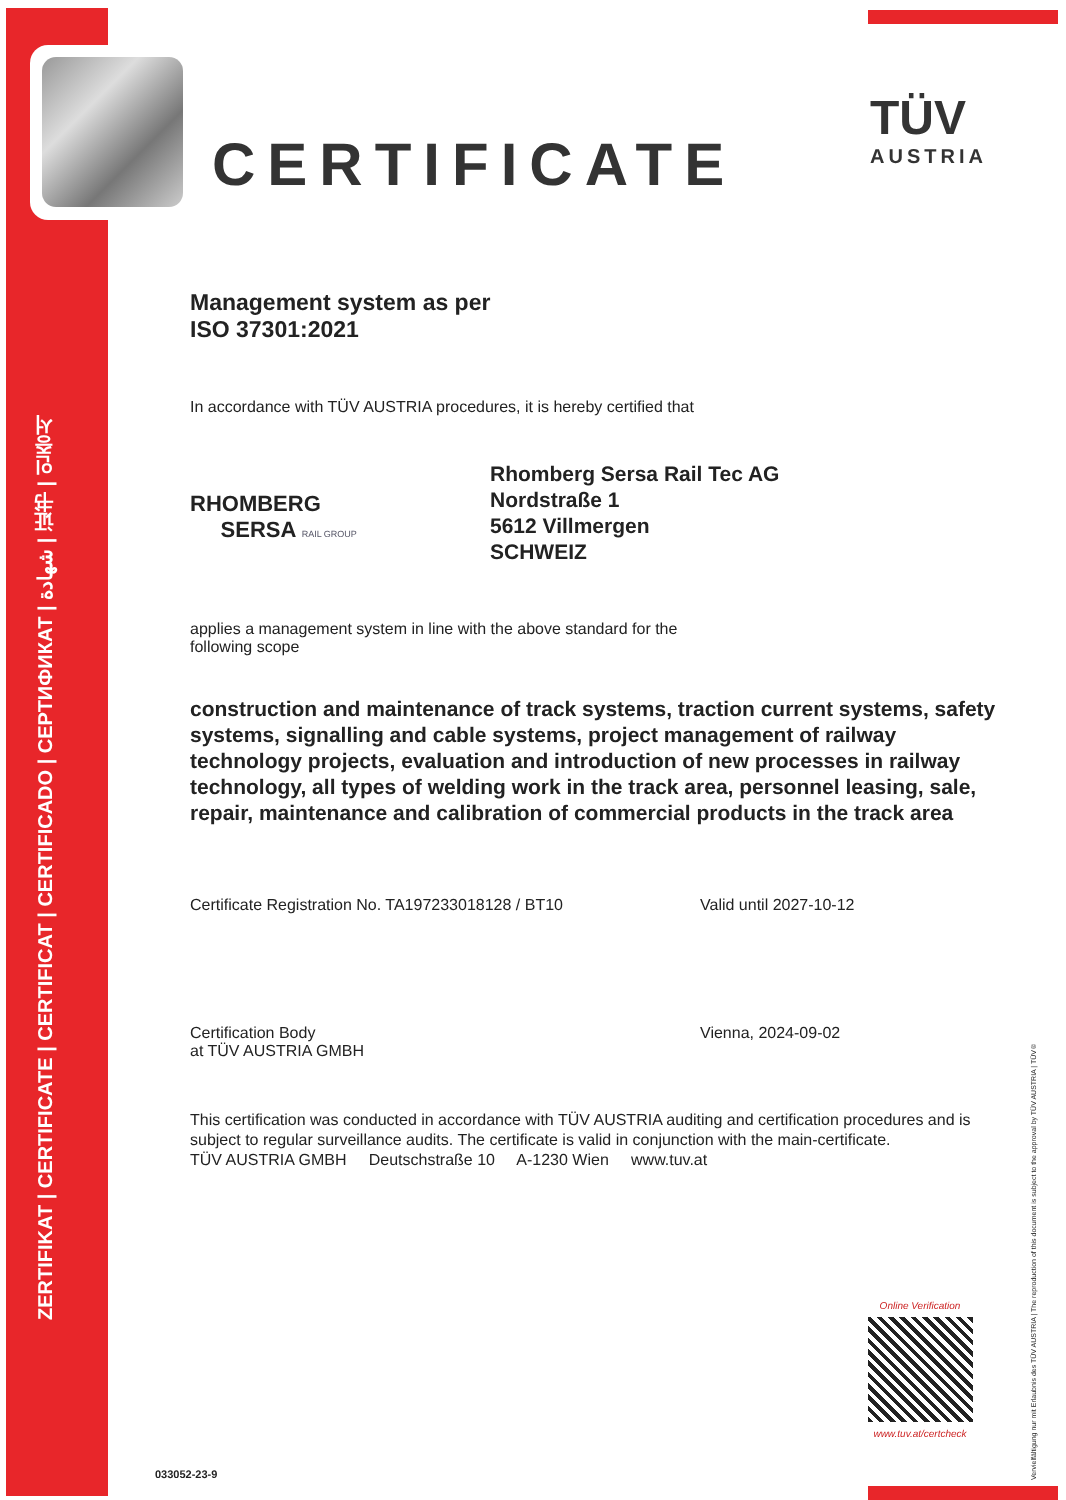ZERTIFIKAT | CERTIFICATE | CERTIFICAT | CERTIFICADO | СЕРТИФИКАТ | شهادة | 证书 | 인증서
CERTIFICATE
TÜV
AUSTRIA
Management system as per
ISO 37301:2021
In accordance with TÜV AUSTRIA procedures, it is hereby certified that
RHOMBERG
SERSA RAIL GROUP
Rhomberg Sersa Rail Tec AG
Nordstraße 1
5612 Villmergen
SCHWEIZ
applies a management system in line with the above standard for the
following scope
construction and maintenance of track systems, traction current systems, safety systems, signalling and cable systems, project management of railway technology projects, evaluation and introduction of new processes in railway technology, all types of welding work in the track area, personnel leasing, sale, repair, maintenance and calibration of commercial products in the track area
Certificate Registration No. TA197233018128 / BT10 Valid until 2027-10-12
Certification Body
at TÜV AUSTRIA GMBH
Vienna, 2024-09-02
This certification was conducted in accordance with TÜV AUSTRIA auditing and certification procedures and is subject to regular surveillance audits. The certificate is valid in conjunction with the main-certificate.
TÜV AUSTRIA GMBH Deutschstraße 10 A-1230 Wien www.tuv.at
Online Verification
www.tuv.at/certcheck
033052-23-9
Vervielfältigung nur mit Erlaubnis des TÜV AUSTRIA | The reproduction of this document is subject to the approval by TÜV AUSTRIA | TÜV®